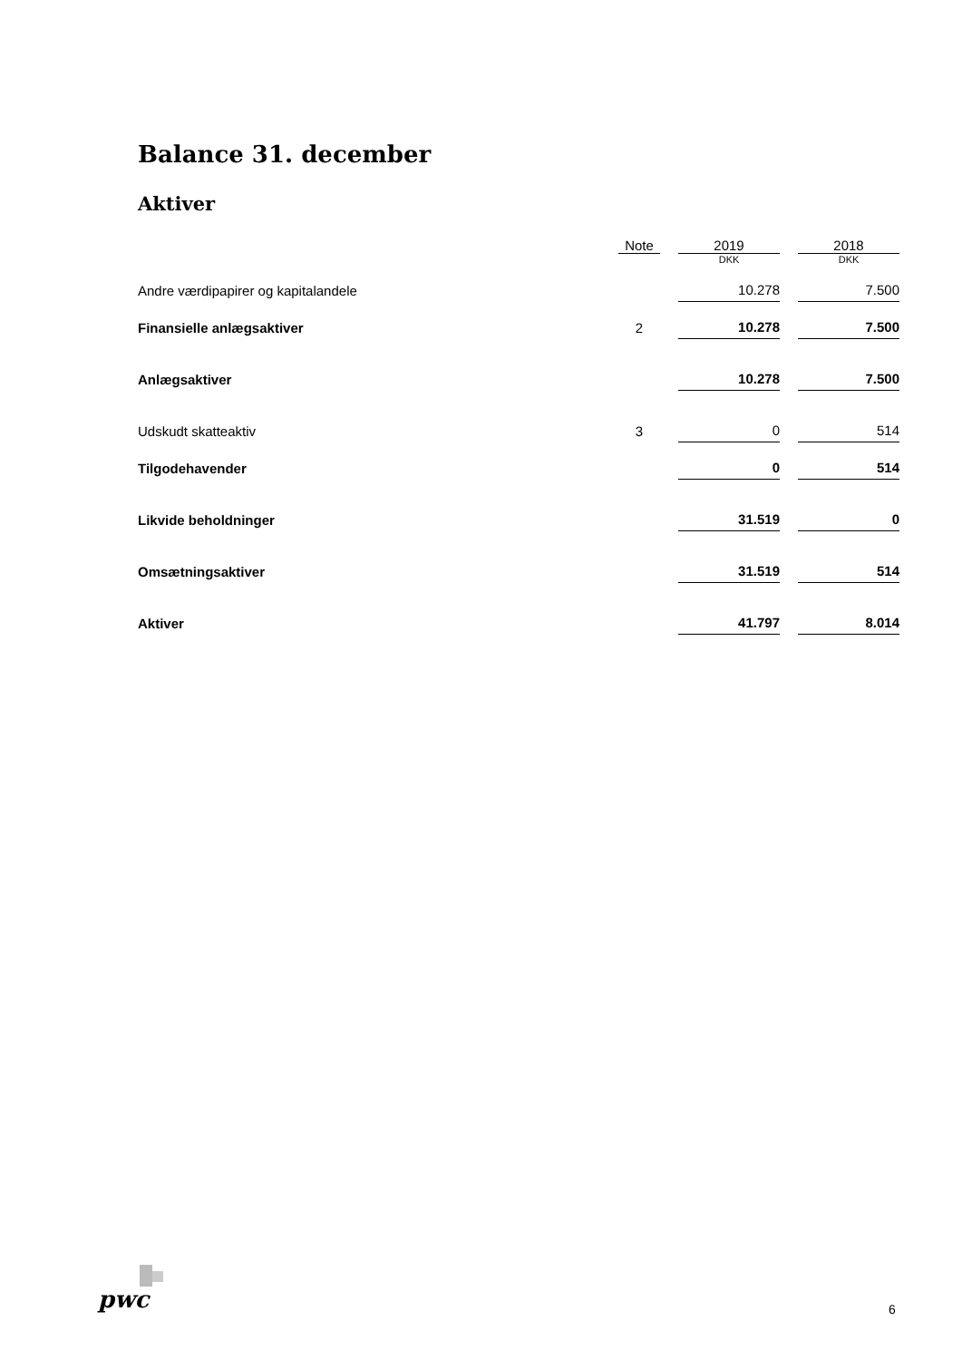Balance 31. december
Aktiver
| | Note | | 2019 | | 2018 |
| --- | --- | --- | --- | --- | --- |
| | | | DKK | | DKK |
| Andre værdipapirer og kapitalandele | | | 10.278 | | 7.500 |
| Finansielle anlægsaktiver | 2 | | 10.278 | | 7.500 |
| Anlægsaktiver | | | 10.278 | | 7.500 |
| Udskudt skatteaktiv | 3 | | 0 | | 514 |
| Tilgodehavender | | | 0 | | 514 |
| Likvide beholdninger | | | 31.519 | | 0 |
| Omsætningsaktiver | | | 31.519 | | 514 |
| Aktiver | | | 41.797 | | 8.014 |
pwc 6